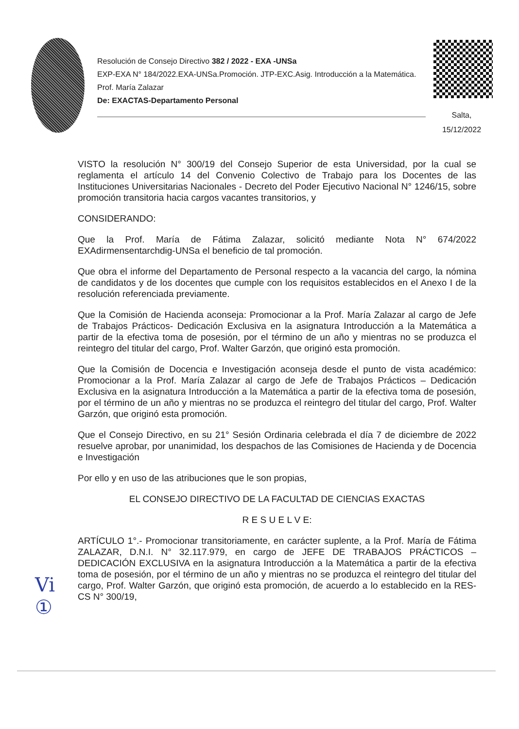Resolución de Consejo Directivo 382 / 2022 - EXA -UNSa
EXP-EXA N° 184/2022.EXA-UNSa.Promoción. JTP-EXC.Asig. Introducción a la Matemática. Prof. María Zalazar
De: EXACTAS-Departamento Personal
Salta,
15/12/2022
VISTO la resolución N° 300/19 del Consejo Superior de esta Universidad, por la cual se reglamenta el artículo 14 del Convenio Colectivo de Trabajo para los Docentes de las Instituciones Universitarias Nacionales - Decreto del Poder Ejecutivo Nacional N° 1246/15, sobre promoción transitoria hacia cargos vacantes transitorios, y
CONSIDERANDO:
Que la Prof. María de Fátima Zalazar, solicitó mediante Nota N° 674/2022 EXAdirmensentarchdig-UNSa el beneficio de tal promoción.
Que obra el informe del Departamento de Personal respecto a la vacancia del cargo, la nómina de candidatos y de los docentes que cumple con los requisitos establecidos en el Anexo I de la resolución referenciada previamente.
Que la Comisión de Hacienda aconseja: Promocionar a la Prof. María Zalazar al cargo de Jefe de Trabajos Prácticos- Dedicación Exclusiva en la asignatura Introducción a la Matemática a partir de la efectiva toma de posesión, por el término de un año y mientras no se produzca el reintegro del titular del cargo, Prof. Walter Garzón, que originó esta promoción.
Que la Comisión de Docencia e Investigación aconseja desde el punto de vista académico: Promocionar a la Prof. María Zalazar al cargo de Jefe de Trabajos Prácticos – Dedicación Exclusiva en la asignatura Introducción a la Matemática a partir de la efectiva toma de posesión, por el término de un año y mientras no se produzca el reintegro del titular del cargo, Prof. Walter Garzón, que originó esta promoción.
Que el Consejo Directivo, en su 21° Sesión Ordinaria celebrada el día 7 de diciembre de 2022 resuelve aprobar, por unanimidad, los despachos de las Comisiones de Hacienda y de Docencia e Investigación
Por ello y en uso de las atribuciones que le son propias,
EL CONSEJO DIRECTIVO DE LA FACULTAD DE CIENCIAS EXACTAS
R E S U E L V E:
ARTÍCULO 1°.- Promocionar transitoriamente, en carácter suplente, a la Prof. María de Fátima ZALAZAR, D.N.I. N° 32.117.979, en cargo de JEFE DE TRABAJOS PRÁCTICOS – DEDICACIÓN EXCLUSIVA en la asignatura Introducción a la Matemática a partir de la efectiva toma de posesión, por el término de un año y mientras no se produzca el reintegro del titular del cargo, Prof. Walter Garzón, que originó esta promoción, de acuerdo a lo establecido en la RES-CS N° 300/19,
Vi
①